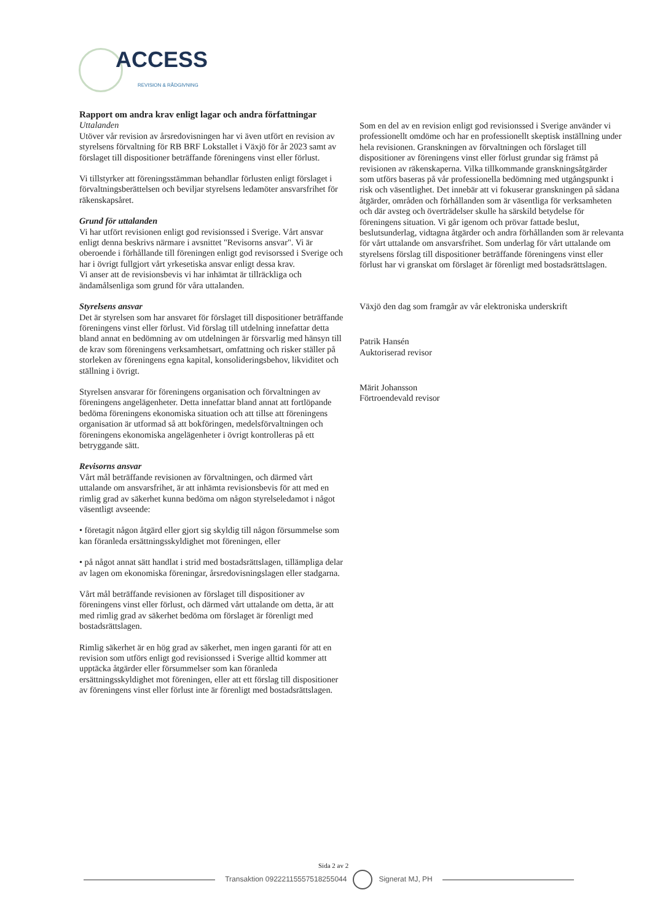ACCESS
REVISION & RÅDGIVNING
Rapport om andra krav enligt lagar och andra författningar
Uttalanden
Utöver vår revision av årsredovisningen har vi även utfört en revision av styrelsens förvaltning för RB BRF Lokstallet i Växjö för år 2023 samt av förslaget till dispositioner beträffande föreningens vinst eller förlust.
Vi tillstyrker att föreningsstämman behandlar förlusten enligt förslaget i förvaltningsberättelsen och beviljar styrelsens ledamöter ansvarsfrihet för räkenskapsåret.
Grund för uttalanden
Vi har utfört revisionen enligt god revisionssed i Sverige. Vårt ansvar enligt denna beskrivs närmare i avsnittet "Revisorns ansvar". Vi är oberoende i förhållande till föreningen enligt god revisorssed i Sverige och har i övrigt fullgjort vårt yrkesetiska ansvar enligt dessa krav.
Vi anser att de revisionsbevis vi har inhämtat är tillräckliga och ändamålsenliga som grund för våra uttalanden.
Styrelsens ansvar
Det är styrelsen som har ansvaret för förslaget till dispositioner beträffande föreningens vinst eller förlust. Vid förslag till utdelning innefattar detta bland annat en bedömning av om utdelningen är försvarlig med hänsyn till de krav som föreningens verksamhetsart, omfattning och risker ställer på storleken av föreningens egna kapital, konsolideringsbehov, likviditet och ställning i övrigt.
Styrelsen ansvarar för föreningens organisation och förvaltningen av föreningens angelägenheter. Detta innefattar bland annat att fortlöpande bedöma föreningens ekonomiska situation och att tillse att föreningens organisation är utformad så att bokföringen, medelsförvaltningen och föreningens ekonomiska angelägenheter i övrigt kontrolleras på ett betryggande sätt.
Revisorns ansvar
Vårt mål beträffande revisionen av förvaltningen, och därmed vårt uttalande om ansvarsfrihet, är att inhämta revisionsbevis för att med en rimlig grad av säkerhet kunna bedöma om någon styrelseledamot i något väsentligt avseende:
• företagit någon åtgärd eller gjort sig skyldig till någon försummelse som kan föranleda ersättningsskyldighet mot föreningen, eller
• på något annat sätt handlat i strid med bostadsrättslagen, tillämpliga delar av lagen om ekonomiska föreningar, årsredovisningslagen eller stadgarna.
Vårt mål beträffande revisionen av förslaget till dispositioner av föreningens vinst eller förlust, och därmed vårt uttalande om detta, är att med rimlig grad av säkerhet bedöma om förslaget är förenligt med bostadsrättslagen.
Rimlig säkerhet är en hög grad av säkerhet, men ingen garanti för att en revision som utförs enligt god revisionssed i Sverige alltid kommer att upptäcka åtgärder eller försummelser som kan föranleda ersättningsskyldighet mot föreningen, eller att ett förslag till dispositioner av föreningens vinst eller förlust inte är förenligt med bostadsrättslagen.
Som en del av en revision enligt god revisionssed i Sverige använder vi professionellt omdöme och har en professionellt skeptisk inställning under hela revisionen. Granskningen av förvaltningen och förslaget till dispositioner av föreningens vinst eller förlust grundar sig främst på revisionen av räkenskaperna. Vilka tillkommande granskningsåtgärder som utförs baseras på vår professionella bedömning med utgångspunkt i risk och väsentlighet. Det innebär att vi fokuserar granskningen på sådana åtgärder, områden och förhållanden som är väsentliga för verksamheten och där avsteg och överträdelser skulle ha särskild betydelse för föreningens situation. Vi går igenom och prövar fattade beslut, beslutsunderlag, vidtagna åtgärder och andra förhållanden som är relevanta för vårt uttalande om ansvarsfrihet. Som underlag för vårt uttalande om styrelsens förslag till dispositioner beträffande föreningens vinst eller förlust har vi granskat om förslaget är förenligt med bostadsrättslagen.
Växjö den dag som framgår av vår elektroniska underskrift
Patrik Hansén
Auktoriserad revisor
Märit Johansson
Förtroendevald revisor
Sida 2 av 2
Transaktion 09222115557518255044
Signerat MJ, PH